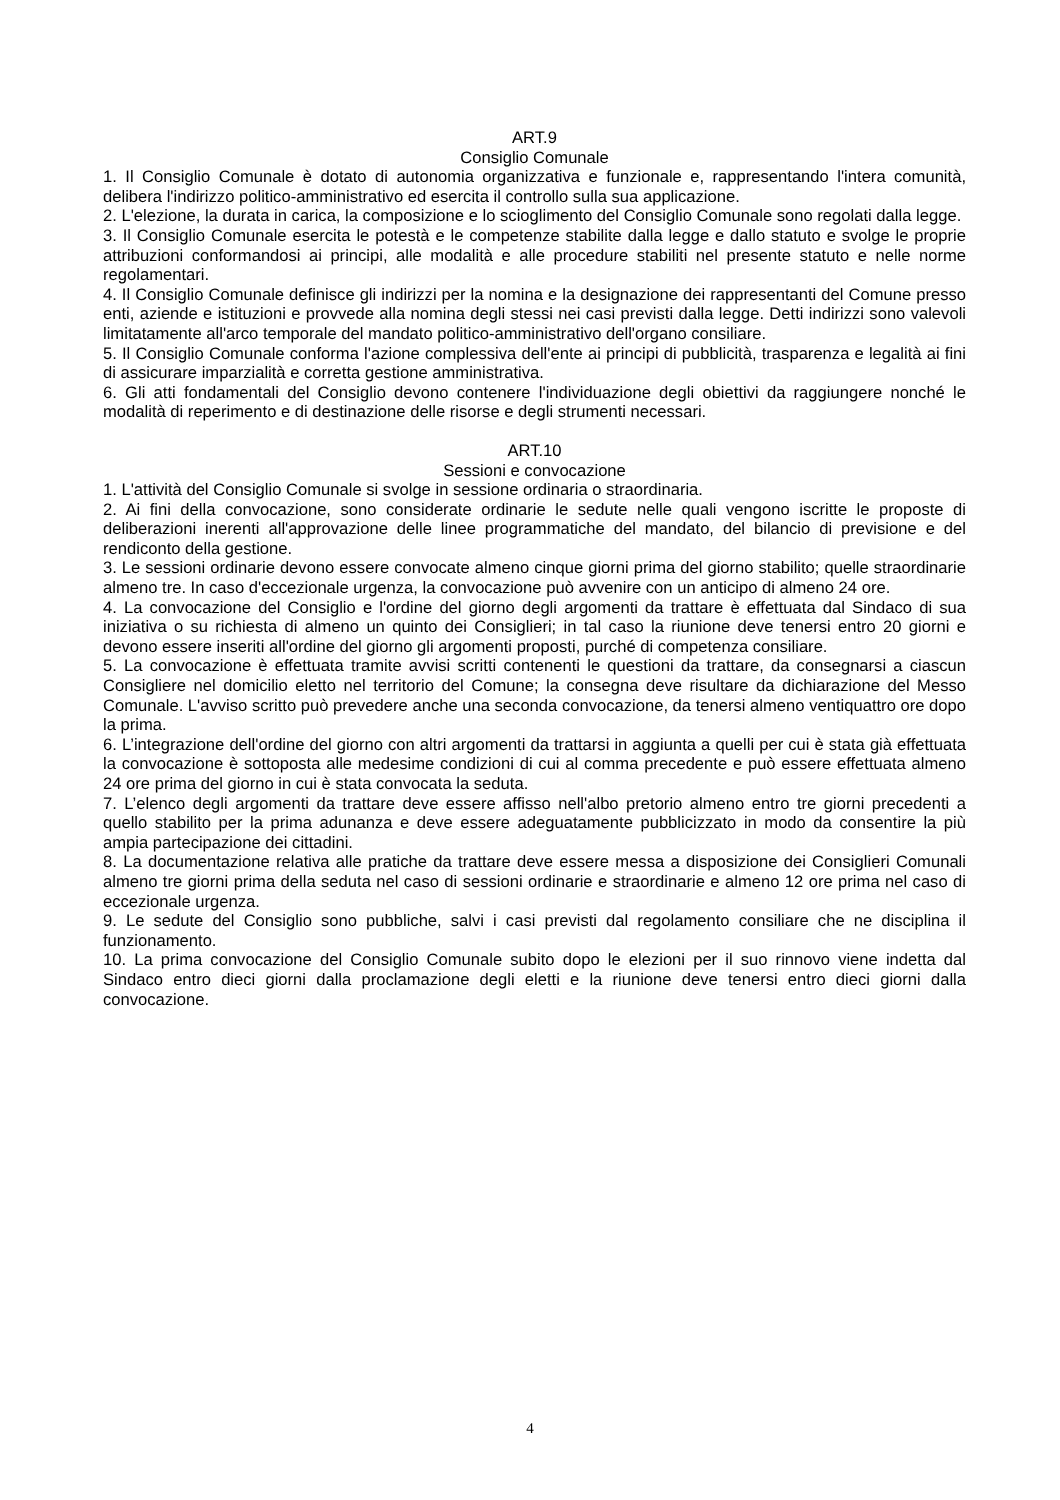ART.9
Consiglio Comunale
1. Il Consiglio Comunale è dotato di autonomia organizzativa e funzionale e, rappresentando l'intera comunità, delibera l'indirizzo politico-amministrativo ed esercita il controllo sulla sua applicazione.
2. L'elezione, la durata in carica, la composizione e lo scioglimento del Consiglio Comunale sono regolati dalla legge.
3. Il Consiglio Comunale esercita le potestà e le competenze stabilite dalla legge e dallo statuto e svolge le proprie attribuzioni conformandosi ai principi, alle modalità e alle procedure stabiliti nel presente statuto e nelle norme regolamentari.
4. Il Consiglio Comunale definisce gli indirizzi per la nomina e la designazione dei rappresentanti del Comune presso enti, aziende e istituzioni e provvede alla nomina degli stessi nei casi previsti dalla legge. Detti indirizzi sono valevoli limitatamente all'arco temporale del mandato politico-amministrativo dell'organo consiliare.
5. Il Consiglio Comunale conforma l'azione complessiva dell'ente ai principi di pubblicità, trasparenza e legalità ai fini di assicurare imparzialità e corretta gestione amministrativa.
6. Gli atti fondamentali del Consiglio devono contenere l'individuazione degli obiettivi da raggiungere nonché le modalità di reperimento e di destinazione delle risorse e degli strumenti necessari.
ART.10
Sessioni e convocazione
1. L'attività del Consiglio Comunale si svolge in sessione ordinaria o straordinaria.
2. Ai fini della convocazione, sono considerate ordinarie le sedute nelle quali vengono iscritte le proposte di deliberazioni inerenti all'approvazione delle linee programmatiche del mandato, del bilancio di previsione e del rendiconto della gestione.
3. Le sessioni ordinarie devono essere convocate almeno cinque giorni prima del giorno stabilito; quelle straordinarie almeno tre. In caso d'eccezionale urgenza, la convocazione può avvenire con un anticipo di almeno 24 ore.
4. La convocazione del Consiglio e l'ordine del giorno degli argomenti da trattare è effettuata dal Sindaco di sua iniziativa o su richiesta di almeno un quinto dei Consiglieri; in tal caso la riunione deve tenersi entro 20 giorni e devono essere inseriti all'ordine del giorno gli argomenti proposti, purché di competenza consiliare.
5. La convocazione è effettuata tramite avvisi scritti contenenti le questioni da trattare, da consegnarsi a ciascun Consigliere nel domicilio eletto nel territorio del Comune; la consegna deve risultare da dichiarazione del Messo Comunale. L'avviso scritto può prevedere anche una seconda convocazione, da tenersi almeno ventiquattro ore dopo la prima.
6. L’integrazione dell'ordine del giorno con altri argomenti da trattarsi in aggiunta a quelli per cui è stata già effettuata la convocazione è sottoposta alle medesime condizioni di cui al comma precedente e può essere effettuata almeno 24 ore prima del giorno in cui è stata convocata la seduta.
7. L’elenco degli argomenti da trattare deve essere affisso nell'albo pretorio almeno entro tre giorni precedenti a quello stabilito per la prima adunanza e deve essere adeguatamente pubblicizzato in modo da consentire la più ampia partecipazione dei cittadini.
8. La documentazione relativa alle pratiche da trattare deve essere messa a disposizione dei Consiglieri Comunali almeno tre giorni prima della seduta nel caso di sessioni ordinarie e straordinarie e almeno 12 ore prima nel caso di eccezionale urgenza.
9. Le sedute del Consiglio sono pubbliche, salvi i casi previsti dal regolamento consiliare che ne disciplina il funzionamento.
10. La prima convocazione del Consiglio Comunale subito dopo le elezioni per il suo rinnovo viene indetta dal Sindaco entro dieci giorni dalla proclamazione degli eletti e la riunione deve tenersi entro dieci giorni dalla convocazione.
4